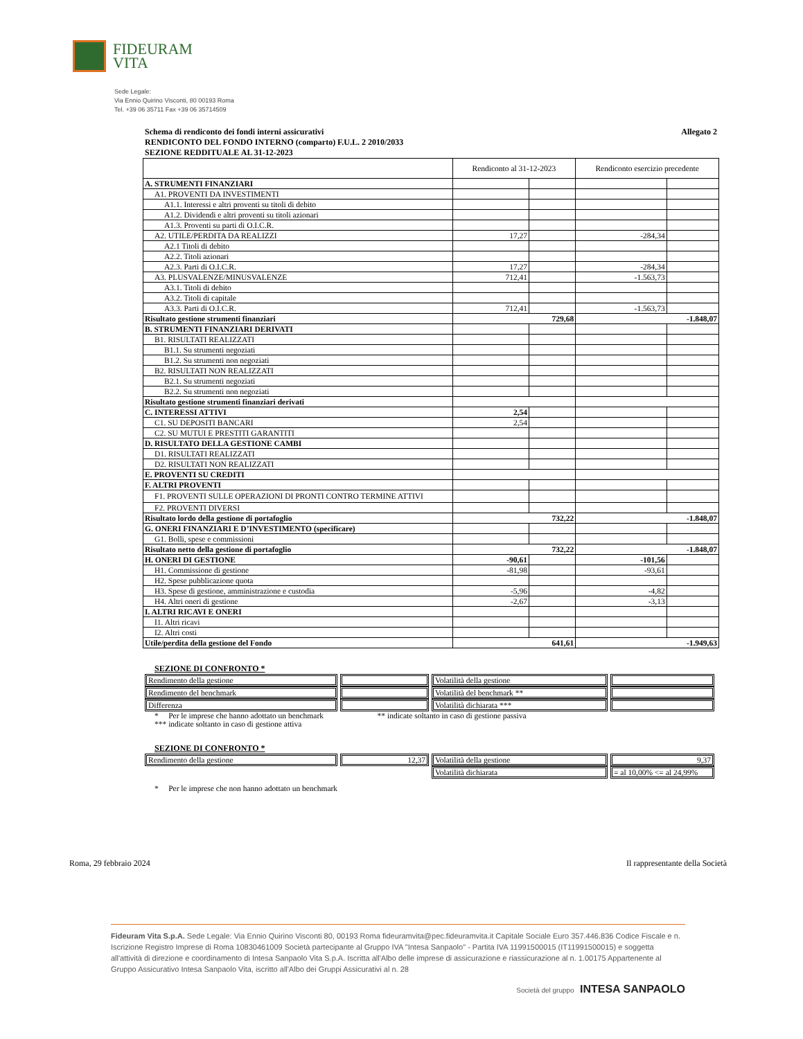FIDEURAM
VITA
Sede Legale:
Via Ennio Quirino Visconti, 80 00193 Roma
Tel. +39 06 35711 Fax +39 06 35714509
Schema di rendiconto dei fondi interni assicurativi
RENDICONTO DEL FONDO INTERNO (comparto) F.U.L. 2 2010/2033
SEZIONE REDDITUALE AL 31-12-2023
Allegato 2
| | Rendiconto al 31-12-2023 | | Rendiconto esercizio precedente | |
| A. STRUMENTI FINANZIARI | | | | |
| A1. PROVENTI DA INVESTIMENTI | | | | |
| A1.1. Interessi e altri proventi su titoli di debito | | | | |
| A1.2. Dividendi e altri proventi su titoli azionari | | | | |
| A1.3. Proventi su parti di O.I.C.R. | | | | |
| A2. UTILE/PERDITA DA REALIZZI | 17,27 | | -284,34 | |
| A2.1 Titoli di debito | | | | |
| A2.2. Titoli azionari | | | | |
| A2.3. Parti di O.I.C.R. | 17,27 | | -284,34 | |
| A3. PLUSVALENZE/MINUSVALENZE | 712,41 | | -1.563,73 | |
| A3.1. Titoli di debito | | | | |
| A3.2. Titoli di capitale | | | | |
| A3.3. Parti di O.I.C.R. | 712,41 | | -1.563,73 | |
| Risultato gestione strumenti finanziari | 729,68 | | -1.848,07 | |
| B. STRUMENTI FINANZIARI DERIVATI | | | | |
| B1. RISULTATI REALIZZATI | | | | |
| B1.1. Su strumenti negoziati | | | | |
| B1.2. Su strumenti non negoziati | | | | |
| B2. RISULTATI NON REALIZZATI | | | | |
| B2.1. Su strumenti negoziati | | | | |
| B2.2. Su strumenti non negoziati | | | | |
| Risultato gestione strumenti finanziari derivati | | | | |
| C. INTERESSI ATTIVI | 2,54 | | | |
| C1. SU DEPOSITI BANCARI | 2,54 | | | |
| C2. SU MUTUI E PRESTITI GARANTITI | | | | |
| D. RISULTATO DELLA GESTIONE CAMBI | | | | |
| D1. RISULTATI REALIZZATI | | | | |
| D2. RISULTATI NON REALIZZATI | | | | |
| E. PROVENTI SU CREDITI | | | | |
| F. ALTRI PROVENTI | | | | |
| F1. PROVENTI SULLE OPERAZIONI DI PRONTI CONTRO TERMINE ATTIVI | | | | |
| F2. PROVENTI DIVERSI | | | | |
| Risultato lordo della gestione di portafoglio | 732,22 | | -1.848,07 | |
| G. ONERI FINANZIARI E D’INVESTIMENTO (specificare) | | | | |
| G1. Bolli, spese e commissioni | | | | |
| Risultato netto della gestione di portafoglio | 732,22 | | -1.848,07 | |
| H. ONERI DI GESTIONE | -90,61 | | -101,56 | |
| H1. Commissione di gestione | -81,98 | | -93,61 | |
| H2. Spese pubblicazione quota | | | | |
| H3. Spese di gestione, amministrazione e custodia | -5,96 | | -4,82 | |
| H4. Altri oneri di gestione | -2,67 | | -3,13 | |
| I. ALTRI RICAVI E ONERI | | | | |
| I1. Altri ricavi | | | | |
| I2. Altri costi | | | | |
| Utile/perdita della gestione del Fondo | 641,61 | | -1.949,63 | |
SEZIONE DI CONFRONTO *
| Rendimento della gestione | | Volatilità della gestione | |
| Rendimento del benchmark | | Volatilità del benchmark ** | |
| Differenza | | Volatilità dichiarata *** | |
* Per le imprese che hanno adottato un benchmark ** indicate soltanto in caso di gestione passiva
*** indicate soltanto in caso di gestione attiva
SEZIONE DI CONFRONTO *
| Rendimento della gestione | 12,37 | Volatilità della gestione | 9,37 |
| | | Volatilità dichiarata | = al 10,00% <= al 24,99% |
* Per le imprese che non hanno adottato un benchmark
Roma, 29 febbraio 2024 Il rappresentante della Società
Fideuram Vita S.p.A. Sede Legale: Via Ennio Quirino Visconti 80, 00193 Roma fideuramvita@pec.fideuramvita.it Capitale Sociale Euro 357.446.836 Codice Fiscale e n. Iscrizione Registro Imprese di Roma 10830461009 Società partecipante al Gruppo IVA "Intesa Sanpaolo" - Partita IVA 11991500015 (IT11991500015) e soggetta all'attività di direzione e coordinamento di Intesa Sanpaolo Vita S.p.A. Iscritta all'Albo delle imprese di assicurazione e riassicurazione al n. 1.00175 Appartenente al Gruppo Assicurativo Intesa Sanpaolo Vita, iscritto all'Albo dei Gruppi Assicurativi al n. 28
Società del gruppo INTESA SANPAOLO